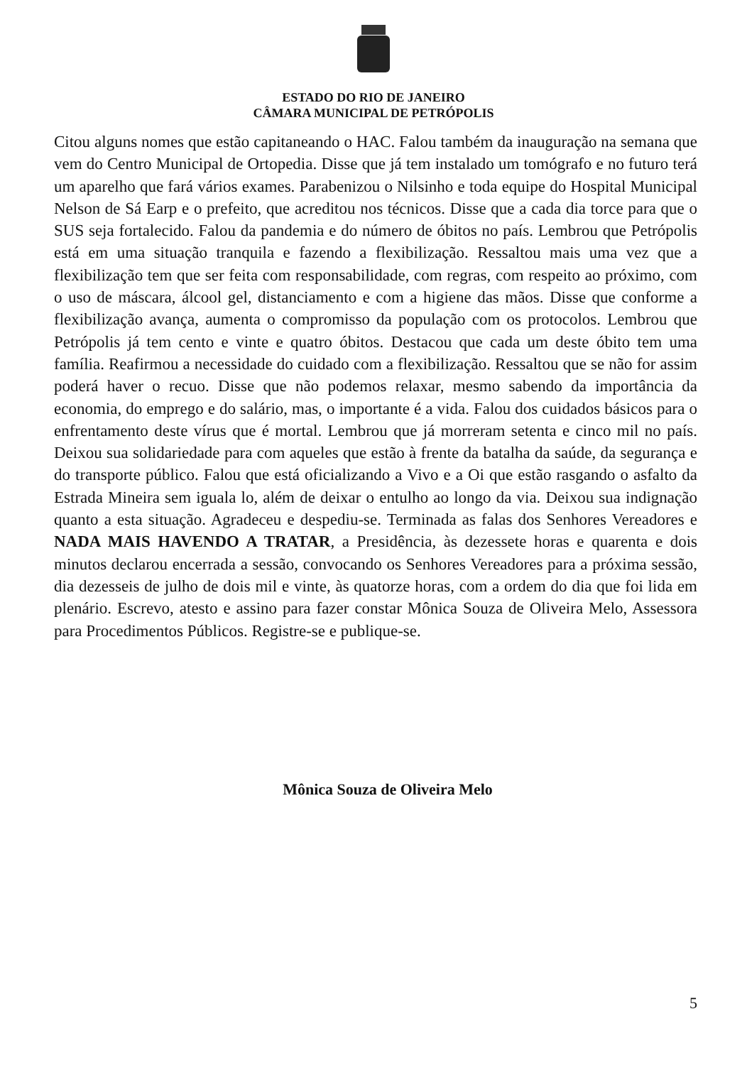ESTADO DO RIO DE JANEIRO
CÂMARA MUNICIPAL DE PETRÓPOLIS
Citou alguns nomes que estão capitaneando o HAC. Falou também da inauguração na semana que vem do Centro Municipal de Ortopedia. Disse que já tem instalado um tomógrafo e no futuro terá um aparelho que fará vários exames. Parabenizou o Nilsinho e toda equipe do Hospital Municipal Nelson de Sá Earp e o prefeito, que acreditou nos técnicos. Disse que a cada dia torce para que o SUS seja fortalecido. Falou da pandemia e do número de óbitos no país. Lembrou que Petrópolis está em uma situação tranquila e fazendo a flexibilização. Ressaltou mais uma vez que a flexibilização tem que ser feita com responsabilidade, com regras, com respeito ao próximo, com o uso de máscara, álcool gel, distanciamento e com a higiene das mãos. Disse que conforme a flexibilização avança, aumenta o compromisso da população com os protocolos. Lembrou que Petrópolis já tem cento e vinte e quatro óbitos. Destacou que cada um deste óbito tem uma família. Reafirmou a necessidade do cuidado com a flexibilização. Ressaltou que se não for assim poderá haver o recuo. Disse que não podemos relaxar, mesmo sabendo da importância da economia, do emprego e do salário, mas, o importante é a vida. Falou dos cuidados básicos para o enfrentamento deste vírus que é mortal. Lembrou que já morreram setenta e cinco mil no país. Deixou sua solidariedade para com aqueles que estão à frente da batalha da saúde, da segurança e do transporte público. Falou que está oficializando a Vivo e a Oi que estão rasgando o asfalto da Estrada Mineira sem iguala lo, além de deixar o entulho ao longo da via. Deixou sua indignação quanto a esta situação. Agradeceu e despediu-se. Terminada as falas dos Senhores Vereadores e NADA MAIS HAVENDO A TRATAR, a Presidência, às dezessete horas e quarenta e dois minutos declarou encerrada a sessão, convocando os Senhores Vereadores para a próxima sessão, dia dezesseis de julho de dois mil e vinte, às quatorze horas, com a ordem do dia que foi lida em plenário. Escrevo, atesto e assino para fazer constar Mônica Souza de Oliveira Melo, Assessora para Procedimentos Públicos. Registre-se e publique-se.
Mônica Souza de Oliveira Melo
5